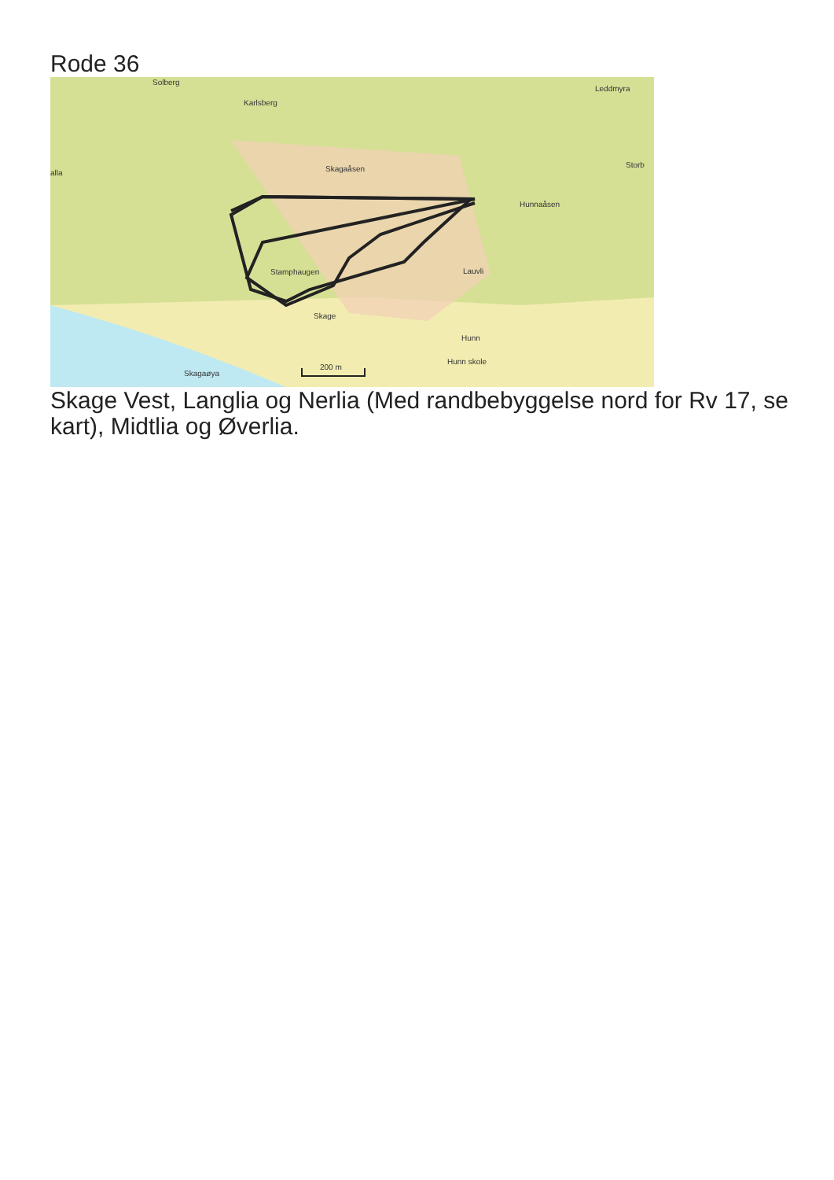Rode 36
Solberg
Karlsberg
Leddmyra
Skagaåsen
Storb
alla
Hunnaåsen
Stamphaugen
Lauvli
Skage
Hunn
Hunn skole
Skagaøya
200 m
Skage Vest, Langlia og Nerlia (Med randbebyggelse nord for Rv 17, se kart), Midtlia og Øverlia.